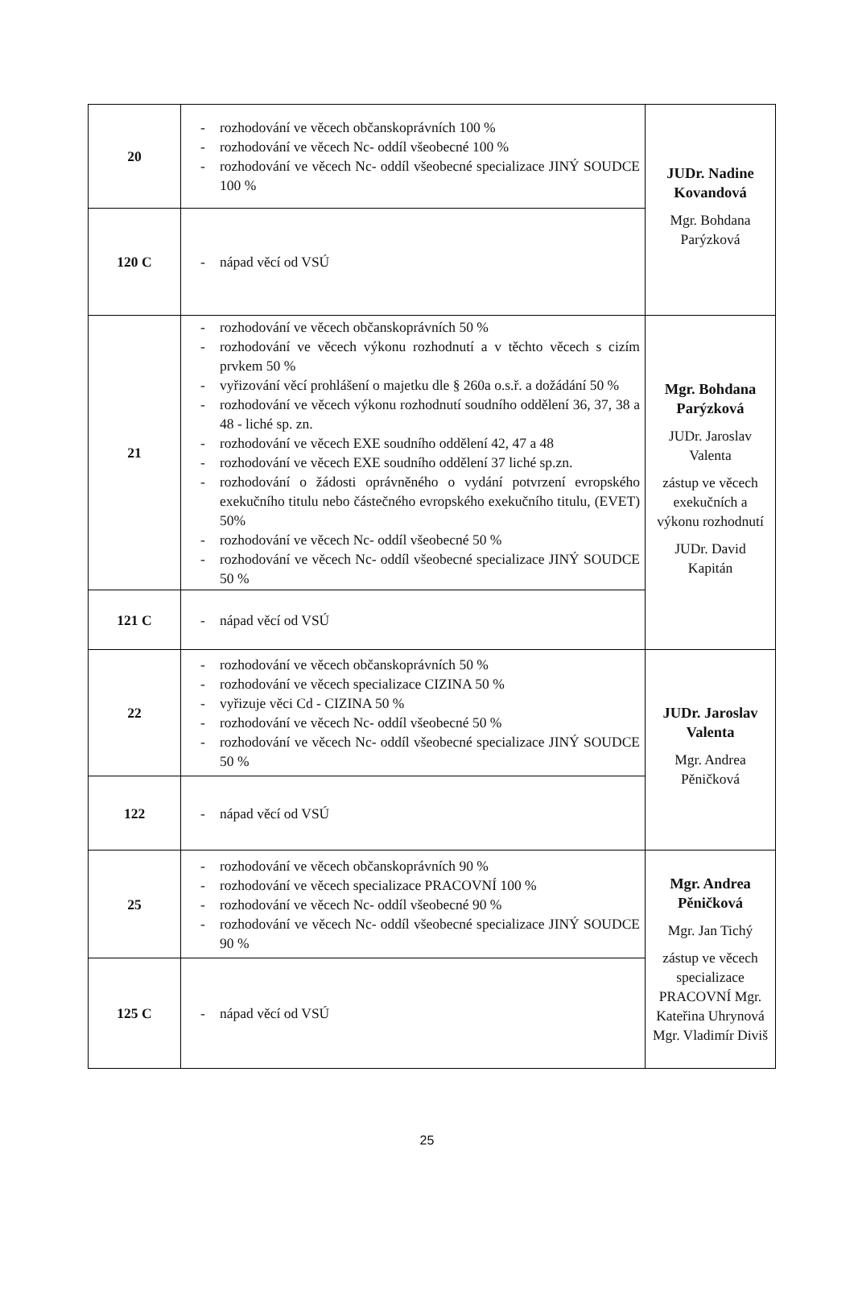| 20 | - rozhodování ve věcech občanskoprávních 100 % - rozhodování ve věcech Nc- oddíl všeobecné 100 % - rozhodování ve věcech Nc- oddíl všeobecné specializace JINÝ SOUDCE 100 % | JUDr. Nadine Kovandová Mgr. Bohdana Parýzková |
| 120 C | - nápad věcí od VSÚ | |
| 21 | - rozhodování ve věcech občanskoprávních 50 % - rozhodování ve věcech výkonu rozhodnutí a v těchto věcech s cizím prvkem 50 % - vyřizování věcí prohlášení o majetku dle § 260a o.s.ř. a dožádání 50 % - rozhodování ve věcech výkonu rozhodnutí soudního oddělení 36, 37, 38 a 48 - liché sp. zn. - rozhodování ve věcech EXE soudního oddělení 42, 47 a 48 - rozhodování ve věcech EXE soudního oddělení 37 liché sp.zn. - rozhodování o žádosti oprávněného o vydání potvrzení evropského exekučního titulu nebo částečného evropského exekučního titulu, (EVET) 50% - rozhodování ve věcech Nc- oddíl všeobecné 50 % - rozhodování ve věcech Nc- oddíl všeobecné specializace JINÝ SOUDCE 50 % | Mgr. Bohdana Parýzková JUDr. Jaroslav Valenta zástup ve věcech exekučních a výkonu rozhodnutí JUDr. David Kapitán |
| 121 C | - nápad věcí od VSÚ | |
| 22 | - rozhodování ve věcech občanskoprávních 50 % - rozhodování ve věcech specializace CIZINA 50 % - vyřizuje věci Cd - CIZINA 50 % - rozhodování ve věcech Nc- oddíl všeobecné 50 % - rozhodování ve věcech Nc- oddíl všeobecné specializace JINÝ SOUDCE 50 % | JUDr. Jaroslav Valenta Mgr. Andrea Pěničková |
| 122 | - nápad věcí od VSÚ | |
| 25 | - rozhodování ve věcech občanskoprávních 90 % - rozhodování ve věcech specializace PRACOVNÍ 100 % - rozhodování ve věcech Nc- oddíl všeobecné 90 % - rozhodování ve věcech Nc- oddíl všeobecné specializace JINÝ SOUDCE 90 % | Mgr. Andrea Pěničková Mgr. Jan Tichý zástup ve věcech specializace PRACOVNÍ Mgr. Kateřina Uhrynová Mgr. Vladimír Diviš |
| 125 C | - nápad věcí od VSÚ | |
25